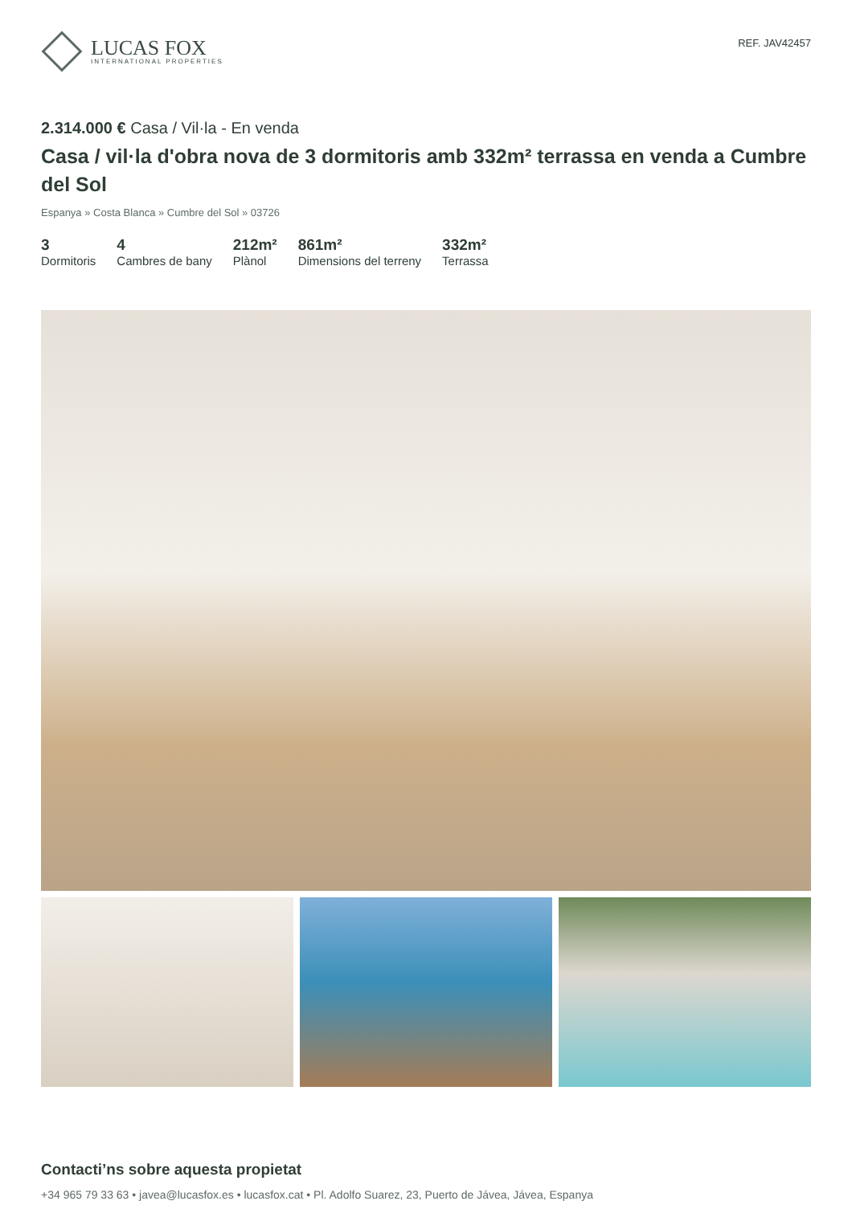LUCAS FOX
INTERNATIONAL PROPERTIES
REF. JAV42457
2.314.000 € Casa / Vil·la - En venda
Casa / vil·la d'obra nova de 3 dormitoris amb 332m² terrassa en venda a Cumbre del Sol
Espanya » Costa Blanca » Cumbre del Sol » 03726
3
Dormitoris
4
Cambres de bany
212m²
Plànol
861m²
Dimensions del terreny
332m²
Terrassa
Contacti’ns sobre aquesta propietat
+34 965 79 33 63 • javea@lucasfox.es • lucasfox.cat • Pl. Adolfo Suarez, 23, Puerto de Jávea, Jávea, Espanya